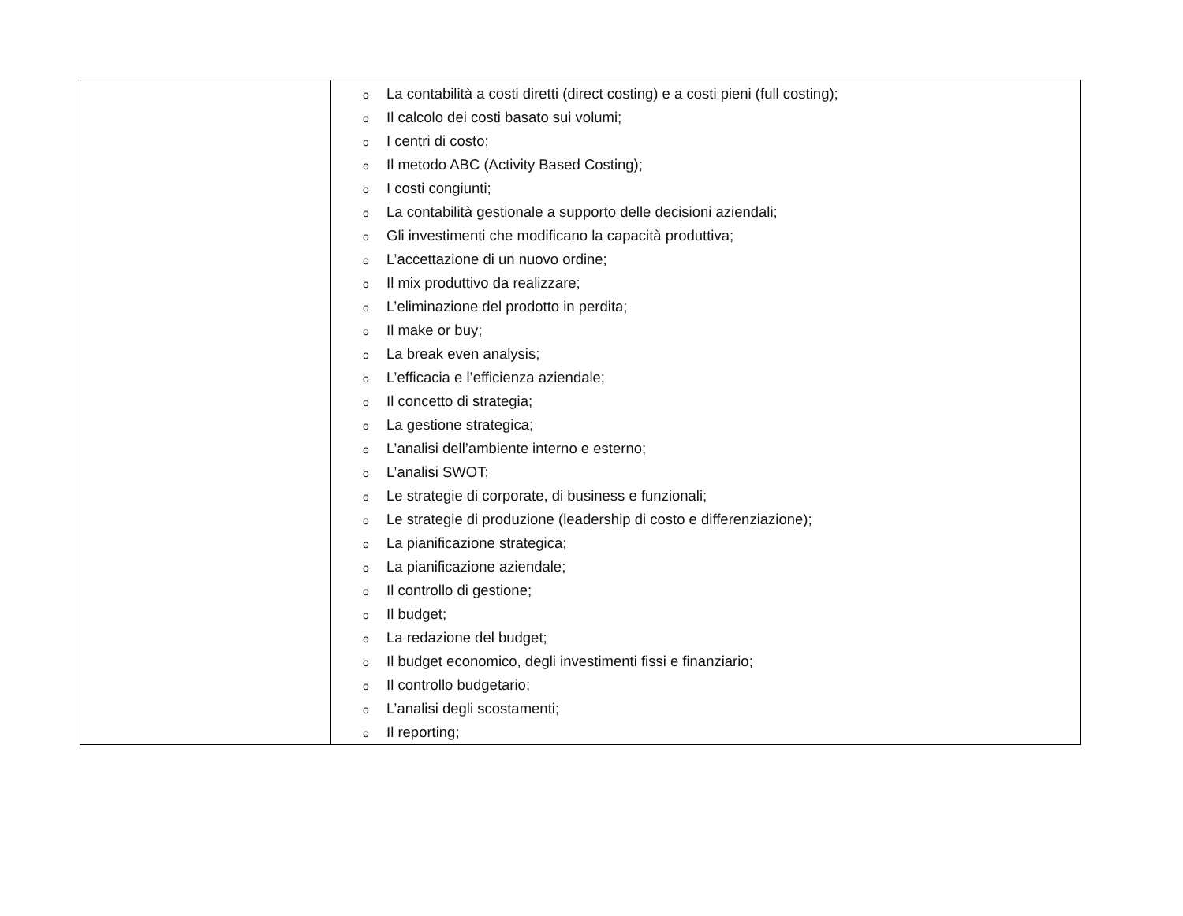| | o La contabilità a costi diretti (direct costing) e a costi pieni (full costing); o Il calcolo dei costi basato sui volumi; o I centri di costo; o Il metodo ABC (Activity Based Costing); o I costi congiunti; o La contabilità gestionale a supporto delle decisioni aziendali; o Gli investimenti che modificano la capacità produttiva; o L’accettazione di un nuovo ordine; o Il mix produttivo da realizzare; o L’eliminazione del prodotto in perdita; o Il make or buy; o La break even analysis; o L’efficacia e l’efficienza aziendale; o Il concetto di strategia; o La gestione strategica; o L’analisi dell’ambiente interno e esterno; o L’analisi SWOT; o Le strategie di corporate, di business e funzionali; o Le strategie di produzione (leadership di costo e differenziazione); o La pianificazione strategica; o La pianificazione aziendale; o Il controllo di gestione; o Il budget; o La redazione del budget; o Il budget economico, degli investimenti fissi e finanziario; o Il controllo budgetario; o L’analisi degli scostamenti; o Il reporting; |